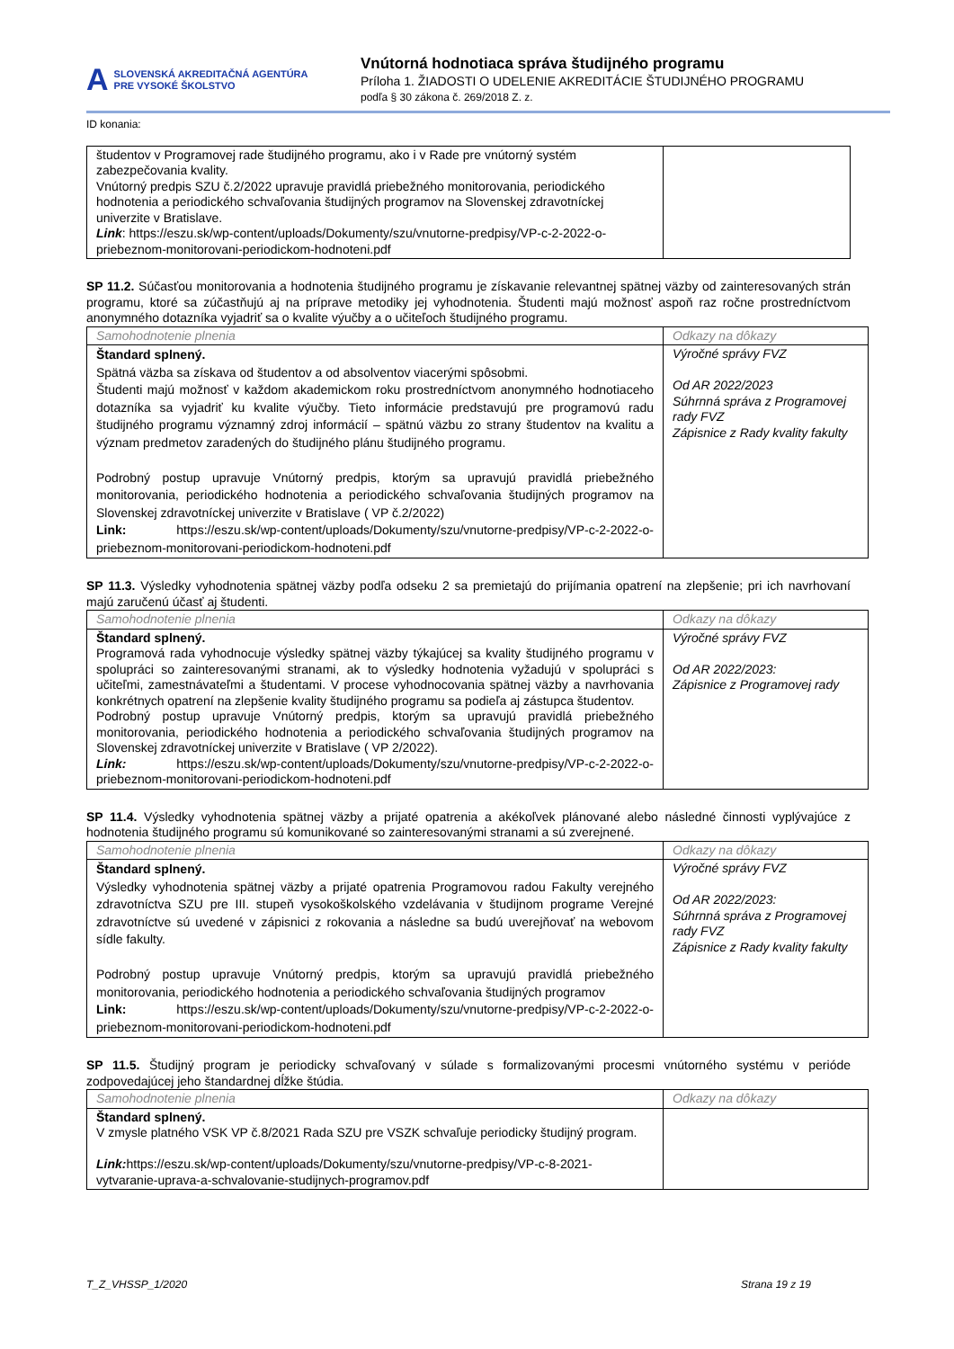A SLOVENSKÁ AKREDITAČNÁ AGENTÚRA
PRE VYSOKÉ ŠKOLSTVO
Vnútorná hodnotiaca správa študijného programu
Príloha 1. ŽIADOSTI O UDELENIE AKREDITÁCIE ŠTUDIJNÉHO PROGRAMU
podľa § 30 zákona č. 269/2018 Z. z.
ID konania:
| študentov v Programovej rade študijného programu, ako i v Rade pre vnútorný systém zabezpečovania kvality. Vnútorný predpis SZU č.2/2022 upravuje pravidlá priebežného monitorovania, periodického hodnotenia a periodického schvaľovania študijných programov na Slovenskej zdravotníckej univerzite v Bratislave. Link : https://eszu.sk/wp-content/uploads/Dokumenty/szu/vnutorne-predpisy/VP-c-2-2022-o-priebeznom-monitorovani-periodickom-hodnoteni.pdf | |
SP 11.2. Súčasťou monitorovania a hodnotenia študijného programu je získavanie relevantnej spätnej väzby od zainteresovaných strán programu, ktoré sa zúčastňujú aj na príprave metodiky jej vyhodnotenia. Študenti majú možnosť aspoň raz ročne prostredníctvom anonymného dotazníka vyjadriť sa o kvalite výučby a o učiteľoch študijného programu.
| Samohodnotenie plnenia | Odkazy na dôkazy |
| Štandard splnený. Spätná väzba sa získava od študentov a od absolventov viacerými spôsobmi. Študenti majú možnosť v každom akademickom roku prostredníctvom anonymného hodnotiaceho dotazníka sa vyjadriť ku kvalite výučby. Tieto informácie predstavujú pre programovú radu študijného programu významný zdroj informácií – spätnú väzbu zo strany študentov na kvalitu a význam predmetov zaradených do študijného plánu študijného programu. Podrobný postup upravuje Vnútorný predpis, ktorým sa upravujú pravidlá priebežného monitorovania, periodického hodnotenia a periodického schvaľovania študijných programov na Slovenskej zdravotníckej univerzite v Bratislave ( VP č.2/2022) Link: https://eszu.sk/wp-content/uploads/Dokumenty/szu/vnutorne-predpisy/VP-c-2-2022-o-priebeznom-monitorovani-periodickom-hodnoteni.pdf | Výročné správy FVZ Od AR 2022/2023 Súhrnná správa z Programovej rady FVZ Zápisnice z Rady kvality fakulty |
SP 11.3. Výsledky vyhodnotenia spätnej väzby podľa odseku 2 sa premietajú do prijímania opatrení na zlepšenie; pri ich navrhovaní majú zaručenú účasť aj študenti.
| Samohodnotenie plnenia | Odkazy na dôkazy |
| Štandard splnený. Programová rada vyhodnocuje výsledky spätnej väzby týkajúcej sa kvality študijného programu v spolupráci so zainteresovanými stranami, ak to výsledky hodnotenia vyžadujú v spolupráci s učiteľmi, zamestnávateľmi a študentami. V procese vyhodnocovania spätnej väzby a navrhovania konkrétnych opatrení na zlepšenie kvality študijného programu sa podieľa aj zástupca študentov. Podrobný postup upravuje Vnútorný predpis, ktorým sa upravujú pravidlá priebežného monitorovania, periodického hodnotenia a periodického schvaľovania študijných programov na Slovenskej zdravotníckej univerzite v Bratislave ( VP 2/2022). Link: https://eszu.sk/wp-content/uploads/Dokumenty/szu/vnutorne-predpisy/VP-c-2-2022-o-priebeznom-monitorovani-periodickom-hodnoteni.pdf | Výročné správy FVZ Od AR 2022/2023: Zápisnice z Programovej rady |
SP 11.4. Výsledky vyhodnotenia spätnej väzby a prijaté opatrenia a akékoľvek plánované alebo následné činnosti vyplývajúce z hodnotenia študijného programu sú komunikované so zainteresovanými stranami a sú zverejnené.
| Samohodnotenie plnenia | Odkazy na dôkazy |
| Štandard splnený. Výsledky vyhodnotenia spätnej väzby a prijaté opatrenia Programovou radou Fakulty verejného zdravotníctva SZU pre III. stupeň vysokoškolského vzdelávania v študijnom programe Verejné zdravotníctve sú uvedené v zápisnici z rokovania a následne sa budú uverejňovať na webovom sídle fakulty. Podrobný postup upravuje Vnútorný predpis, ktorým sa upravujú pravidlá priebežného monitorovania, periodického hodnotenia a periodického schvaľovania študijných programov Link: https://eszu.sk/wp-content/uploads/Dokumenty/szu/vnutorne-predpisy/VP-c-2-2022-o-priebeznom-monitorovani-periodickom-hodnoteni.pdf | Výročné správy FVZ Od AR 2022/2023: Súhrnná správa z Programovej rady FVZ Zápisnice z Rady kvality fakulty |
SP 11.5. Študijný program je periodicky schvaľovaný v súlade s formalizovanými procesmi vnútorného systému v perióde zodpovedajúcej jeho štandardnej dĺžke štúdia.
| Samohodnotenie plnenia | Odkazy na dôkazy |
| Štandard splnený. V zmysle platného VSK VP č.8/2021 Rada SZU pre VSZK schvaľuje periodicky študijný program. Link: https://eszu.sk/wp-content/uploads/Dokumenty/szu/vnutorne-predpisy/VP-c-8-2021-vytvaranie-uprava-a-schvalovanie-studijnych-programov.pdf | |
T_Z_VHSSP_1/2020 Strana 19 z 19